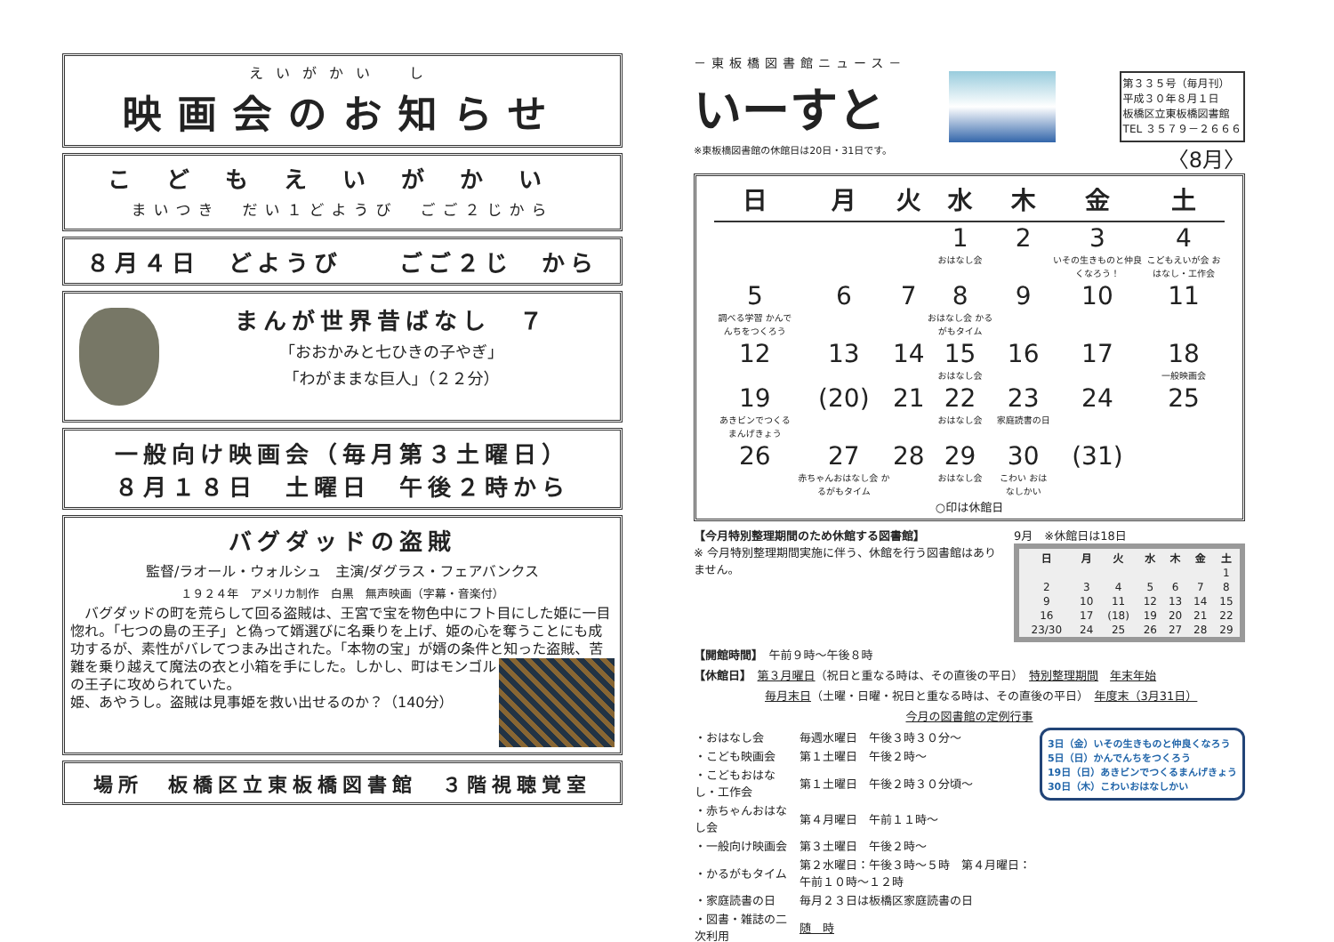えいがかい　し
映画会のお知らせ
こどもえいがかい
まいつき　だい１どようび　ごご２じから
８月４日　どようび　　ごご２じ　から
まんが世界昔ばなし　７
「おおかみと七ひきの子やぎ」
「わがままな巨人」（２２分）
一般向け映画会（毎月第３土曜日）
８月１８日　土曜日　午後２時から
バグダッドの盗賊
監督/ラオール・ウォルシュ　主演/ダグラス・フェアバンクス
１９２４年　アメリカ制作　白黒　無声映画（字幕・音楽付）
　バグダッドの町を荒らして回る盗賊は、王宮で宝を物色中にフト目にした姫に一目惚れ。「七つの島の王子」と偽って婿選びに名乗りを上げ、姫の心を奪うことにも成功するが、素性がバレてつまみ出された。「本物の宝」が婿の条件と知った盗賊、苦難を乗り越えて魔法の衣と小箱を手にした。 しかし、町はモンゴルの王子に攻められていた。
姫、あやうし。盗賊は見事姫を救い出せるのか？（140分）
場所　板橋区立東板橋図書館　３階視聴覚室
－東板橋図書館ニュース－
いーすと
第３３５号（毎月刊）
平成３０年８月１日
板橋区立東板橋図書館
TEL ３５７９－２６６６
※東板橋図書館の休館日は20日・31日です。 〈8月〉
| 日 | 月 | 火 | 水 | 木 | 金 | 土 |
| --- | --- | --- | --- | --- | --- | --- |
| | | | 1 おはなし会 | 2 | 3 いその生きものと仲良くなろう！ | 4 こどもえいが会 おはなし・工作会 |
| 5 調べる学習 かんでんちをつくろう | 6 | 7 | 8 おはなし会 かるがもタイム | 9 | 10 | 11 |
| 12 | 13 | 14 | 15 おはなし会 | 16 | 17 | 18 一般映画会 |
| 19 あきビンでつくる まんげきょう | (20) | 21 | 22 おはなし会 | 23 家庭読書の日 | 24 | 25 |
| 26 | 27 赤ちゃんおはなし会 かるがもタイム | 28 | 29 おはなし会 | 30 こわい おはなしかい | (31) | |
○印は休館日
【今月特別整理期間のため休館する図書館】
※ 今月特別整理期間実施に伴う、休館を行う図書館はありません。
9月　※休館日は18日
| 日 | 月 | 火 | 水 | 木 | 金 | 土 |
| --- | --- | --- | --- | --- | --- | --- |
| | | | | | | 1 |
| 2 | 3 | 4 | 5 | 6 | 7 | 8 |
| 9 | 10 | 11 | 12 | 13 | 14 | 15 |
| 16 | 17 | (18) | 19 | 20 | 21 | 22 |
| 23/30 | 24 | 25 | 26 | 27 | 28 | 29 |
【開館時間】　午前９時～午後８時
【休館日】　第３月曜日（祝日と重なる時は、その直後の平日）　特別整理期間　年末年始
毎月末日（土曜・日曜・祝日と重なる時は、その直後の平日）　年度末（3月31日）
今月の図書館の定例行事
| ・おはなし会 | 毎週水曜日 午後３時３０分～ |
| ・こども映画会 | 第１土曜日 午後２時～ |
| ・こどもおはなし・工作会 | 第１土曜日 午後２時３０分頃～ |
| ・赤ちゃんおはなし会 | 第４月曜日 午前１１時～ |
| ・一般向け映画会 | 第３土曜日 午後２時～ |
| ・かるがもタイム | 第２水曜日：午後３時～５時 第４月曜日：午前１０時～１２時 |
| ・家庭読書の日 | 毎月２３日は板橋区家庭読書の日 |
| ・図書・雑誌の二次利用 | 随 時 |
3日（金）いその生きものと仲良くなろう
5日（日）かんでんちをつくろう
19日（日）あきビンでつくるまんげきょう
30日（木）こわいおはなしかい